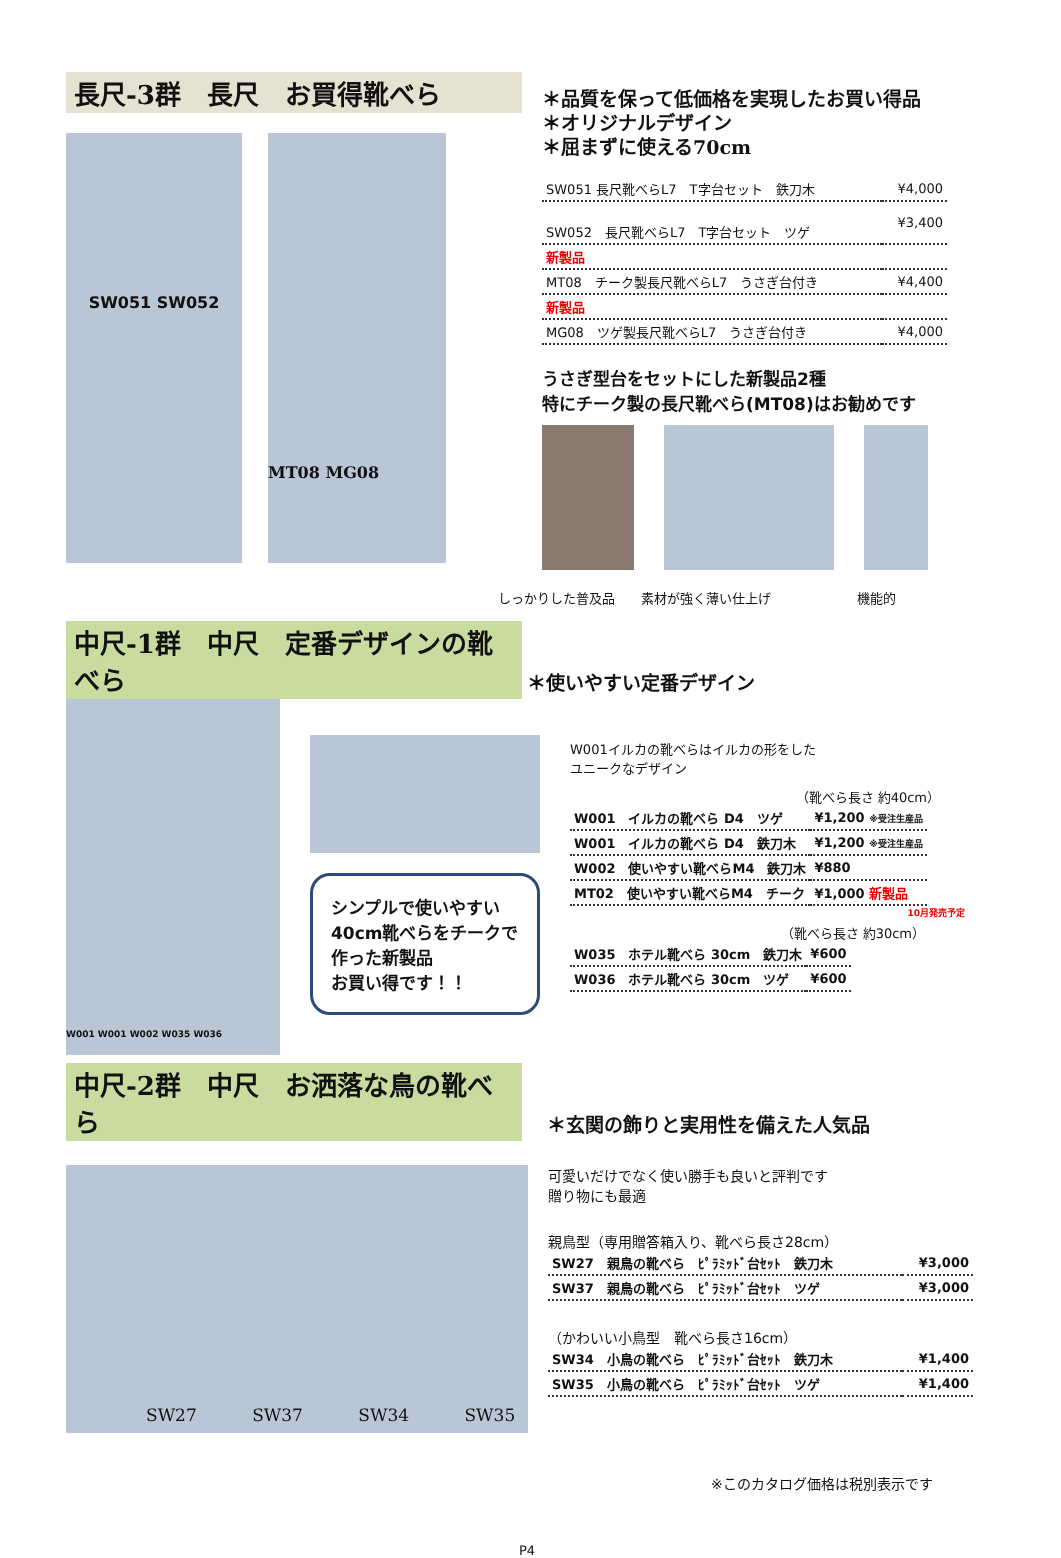長尺-3群　長尺　お買得靴べら
SW051 SW052
MT08 MG08
＊品質を保って低価格を実現したお買い得品
＊オリジナルデザイン
＊屈まずに使える70cm
| SW051 長尺靴べらL7 T字台セット 鉄刀木 | ¥4,000 |
| SW052 長尺靴べらL7 T字台セット ツゲ | ¥3,400 |
| 新製品 | |
| MT08 チーク製長尺靴べらL7 うさぎ台付き | ¥4,400 |
| 新製品 | |
| MG08 ツゲ製長尺靴べらL7 うさぎ台付き | ¥4,000 |
うさぎ型台をセットにした新製品2種
特にチーク製の長尺靴べら(MT08)はお勧めです
しっかりした普及品 素材が強く薄い仕上げ 機能的
中尺-1群　中尺　定番デザインの靴べら ＊使いやすい定番デザイン
W001 W001 W002 W035 W036
シンプルで使いやすい
40cm靴べらをチークで
作った新製品
お買い得です！！
W001イルカの靴べらはイルカの形をした
ユニークなデザイン
（靴べら長さ 約40cm）
| W001 イルカの靴べら D4 ツゲ | ¥1,200 ※受注生産品 |
| W001 イルカの靴べら D4 鉄刀木 | ¥1,200 ※受注生産品 |
| W002 使いやすい靴べらM4 鉄刀木 | ¥880 |
| MT02 使いやすい靴べらM4 チーク | ¥1,000 新製品 |
10月発売予定
（靴べら長さ 約30cm）
| W035 ホテル靴べら 30cm 鉄刀木 | ¥600 |
| W036 ホテル靴べら 30cm ツゲ | ¥600 |
中尺-2群　中尺　お洒落な鳥の靴べら ＊玄関の飾りと実用性を備えた人気品
SW27 SW37 SW34 SW35
可愛いだけでなく使い勝手も良いと評判です
贈り物にも最適
親鳥型（専用贈答箱入り、靴べら長さ28cm）
| SW27 親鳥の靴べら ﾋﾟﾗﾐｯﾄﾞ台ｾｯﾄ 鉄刀木 | ¥3,000 |
| SW37 親鳥の靴べら ﾋﾟﾗﾐｯﾄﾞ台ｾｯﾄ ツゲ | ¥3,000 |
（かわいい小鳥型　靴べら長さ16cm）
| SW34 小鳥の靴べら ﾋﾟﾗﾐｯﾄﾞ台ｾｯﾄ 鉄刀木 | ¥1,400 |
| SW35 小鳥の靴べら ﾋﾟﾗﾐｯﾄﾞ台ｾｯﾄ ツゲ | ¥1,400 |
※このカタログ価格は税別表示です
P4